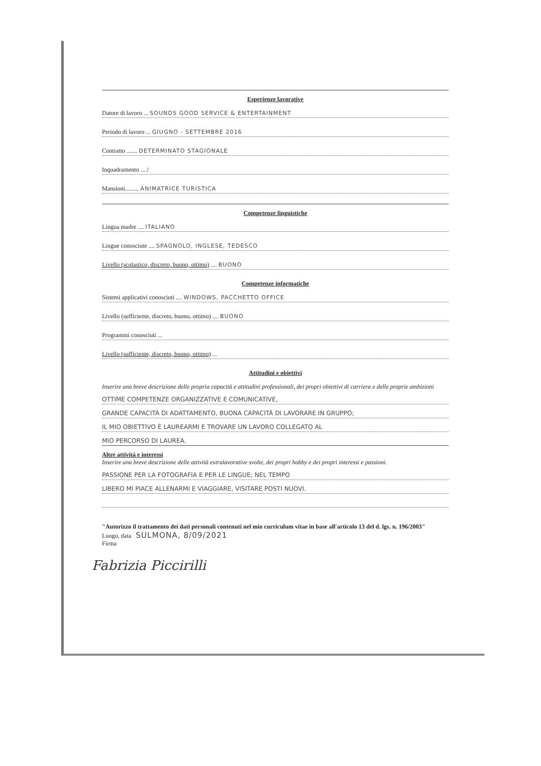Esperienze lavorative
Datore di lavoro ... SOUNDS GOOD SERVICE & ENTERTAINMENT
Periodo di lavoro ... GIUGNO - SETTEMBRE 2016
Contratto ....... DETERMINATO STAGIONALE
Inquadramento ... /
Mansioni......... ANIMATRICE TURISTICA
Competenze linguistiche
Lingua madre .... ITALIANO
Lingue conosciute .... SPAGNOLO, INGLESE, TEDESCO
Livello (scolastico, discreto, buono, ottimo) .... BUONO
Competenze informatiche
Sistemi applicativi conosciuti .... WINDOWS, PACCHETTO OFFICE
Livello (sufficiente, discreto, buono, ottimo) .... BUONO
Programmi conosciuti ...
Livello (sufficiente, discreto, buono, ottimo) ...
Attitudini e obiettivi
Inserire una breve descrizione delle propria capacità e attitudini professionali, dei propri obiettivi di carriera e delle proprie ambizioni
OTTIME COMPETENZE ORGANIZZATIVE E COMUNICATIVE,
GRANDE CAPACITÀ DI ADATTAMENTO, BUONA CAPACITÀ DI LAVORARE IN GRUPPO;
IL MIO OBIETTIVO È LAUREARMI E TROVARE UN LAVORO COLLEGATO AL
MIO PERCORSO DI LAUREA.
Altre attività e interessi
Inserire una breve descrizione delle attività extralavorative svolte, dei propri hobby e dei propri interessi e passioni.
PASSIONE PER LA FOTOGRAFIA E PER LE LINGUE; NEL TEMPO
LIBERO MI PIACE ALLENARMI E VIAGGIARE, VISITARE POSTI NUOVI.
"Autorizzo il trattamento dei dati personali contenuti nel mio curriculum vitae in base all'articolo 13 del d. lgs. n. 196/2003"
Luogo, data SULMONA, 8/09/2021
Firma
Fabrizia Piccirilli